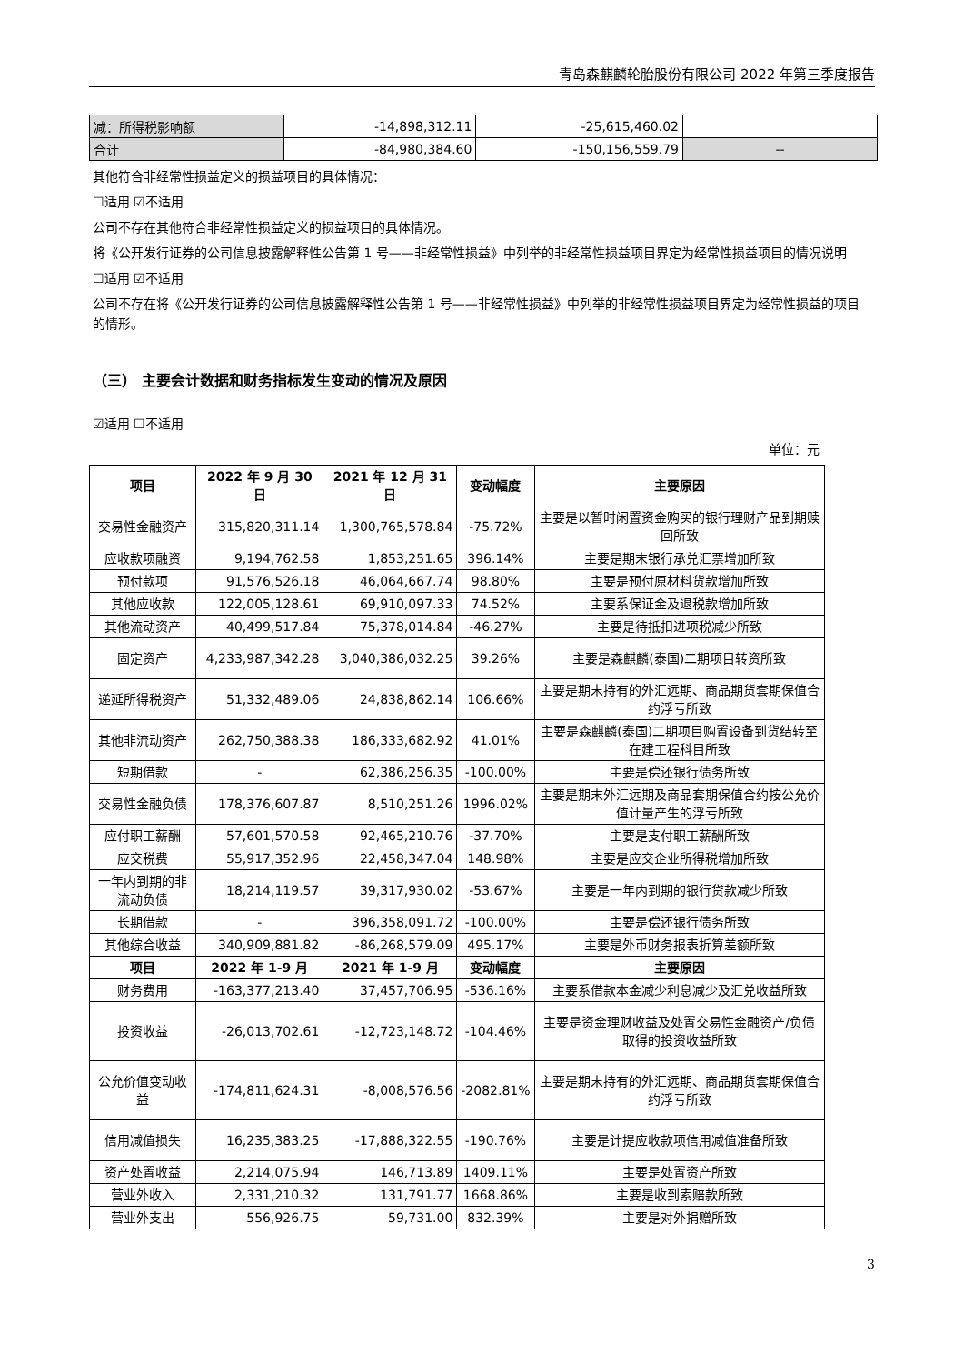青岛森麒麟轮胎股份有限公司 2022 年第三季度报告
| 减：所得税影响额 | -14,898,312.11 | -25,615,460.02 | |
| 合计 | -84,980,384.60 | -150,156,559.79 | -- |
其他符合非经常性损益定义的损益项目的具体情况：
☐适用 ☑不适用
公司不存在其他符合非经常性损益定义的损益项目的具体情况。
将《公开发行证券的公司信息披露解释性公告第 1 号——非经常性损益》中列举的非经常性损益项目界定为经常性损益项目的情况说明
☐适用 ☑不适用
公司不存在将《公开发行证券的公司信息披露解释性公告第 1 号——非经常性损益》中列举的非经常性损益项目界定为经常性损益的项目的情形。
（三） 主要会计数据和财务指标发生变动的情况及原因
☑适用 ☐不适用
单位：元
| 项目 | 2022 年 9 月 30 日 | 2021 年 12 月 31 日 | 变动幅度 | 主要原因 |
| --- | --- | --- | --- | --- |
| 交易性金融资产 | 315,820,311.14 | 1,300,765,578.84 | -75.72% | 主要是以暂时闲置资金购买的银行理财产品到期赎回所致 |
| 应收款项融资 | 9,194,762.58 | 1,853,251.65 | 396.14% | 主要是期末银行承兑汇票增加所致 |
| 预付款项 | 91,576,526.18 | 46,064,667.74 | 98.80% | 主要是预付原材料货款增加所致 |
| 其他应收款 | 122,005,128.61 | 69,910,097.33 | 74.52% | 主要系保证金及退税款增加所致 |
| 其他流动资产 | 40,499,517.84 | 75,378,014.84 | -46.27% | 主要是待抵扣进项税减少所致 |
| 固定资产 | 4,233,987,342.28 | 3,040,386,032.25 | 39.26% | 主要是森麒麟(泰国)二期项目转资所致 |
| 递延所得税资产 | 51,332,489.06 | 24,838,862.14 | 106.66% | 主要是期末持有的外汇远期、商品期货套期保值合约浮亏所致 |
| 其他非流动资产 | 262,750,388.38 | 186,333,682.92 | 41.01% | 主要是森麒麟(泰国)二期项目购置设备到货结转至在建工程科目所致 |
| 短期借款 | - | 62,386,256.35 | -100.00% | 主要是偿还银行债务所致 |
| 交易性金融负债 | 178,376,607.87 | 8,510,251.26 | 1996.02% | 主要是期末外汇远期及商品套期保值合约按公允价值计量产生的浮亏所致 |
| 应付职工薪酬 | 57,601,570.58 | 92,465,210.76 | -37.70% | 主要是支付职工薪酬所致 |
| 应交税费 | 55,917,352.96 | 22,458,347.04 | 148.98% | 主要是应交企业所得税增加所致 |
| 一年内到期的非流动负债 | 18,214,119.57 | 39,317,930.02 | -53.67% | 主要是一年内到期的银行贷款减少所致 |
| 长期借款 | - | 396,358,091.72 | -100.00% | 主要是偿还银行债务所致 |
| 其他综合收益 | 340,909,881.82 | -86,268,579.09 | 495.17% | 主要是外币财务报表折算差额所致 |
| 项目 | 2022 年 1-9 月 | 2021 年 1-9 月 | 变动幅度 | 主要原因 |
| 财务费用 | -163,377,213.40 | 37,457,706.95 | -536.16% | 主要系借款本金减少利息减少及汇兑收益所致 |
| 投资收益 | -26,013,702.61 | -12,723,148.72 | -104.46% | 主要是资金理财收益及处置交易性金融资产/负债取得的投资收益所致 |
| 公允价值变动收益 | -174,811,624.31 | -8,008,576.56 | -2082.81% | 主要是期末持有的外汇远期、商品期货套期保值合约浮亏所致 |
| 信用减值损失 | 16,235,383.25 | -17,888,322.55 | -190.76% | 主要是计提应收款项信用减值准备所致 |
| 资产处置收益 | 2,214,075.94 | 146,713.89 | 1409.11% | 主要是处置资产所致 |
| 营业外收入 | 2,331,210.32 | 131,791.77 | 1668.86% | 主要是收到索赔款所致 |
| 营业外支出 | 556,926.75 | 59,731.00 | 832.39% | 主要是对外捐赠所致 |
3